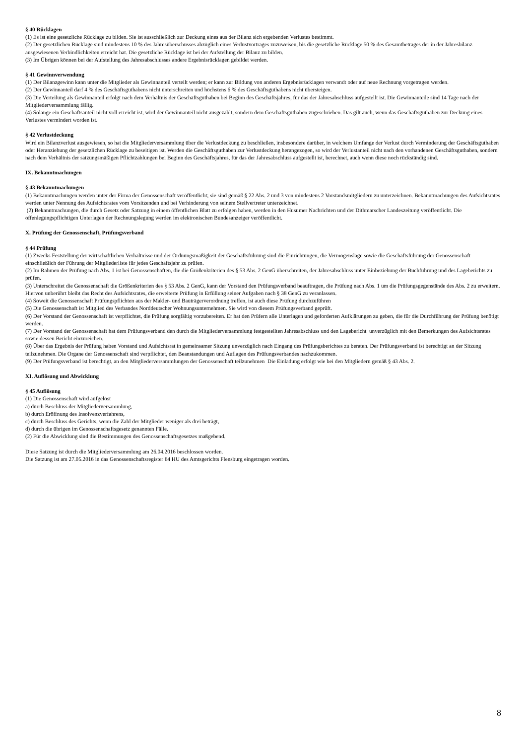§ 40 Rücklagen
(1) Es ist eine gesetzliche Rücklage zu bilden. Sie ist ausschließlich zur Deckung eines aus der Bilanz sich ergebenden Verlustes bestimmt.
(2) Der gesetzlichen Rücklage sind mindestens 10 % des Jahresüberschusses abzüglich eines Verlustvortrages zuzuweisen, bis die gesetzliche Rücklage 50 % des Gesamtbetrages der in der Jahresbilanz ausgewiesenen Verbindlichkeiten erreicht hat. Die gesetzliche Rücklage ist bei der Aufstellung der Bilanz zu bilden.
(3) Im Übrigen können bei der Aufstellung des Jahresabschlusses andere Ergebnisrücklagen gebildet werden.
§ 41 Gewinnverwendung
(1) Der Bilanzgewinn kann unter die Mitglieder als Gewinnanteil verteilt werden; er kann zur Bildung von anderen Ergebnisrücklagen verwandt oder auf neue Rechnung vorgetragen werden.
(2) Der Gewinnanteil darf 4 % des Geschäftsguthabens nicht unterschreiten und höchstens 6 % des Geschäftsguthabens nicht übersteigen.
(3) Die Verteilung als Gewinnanteil erfolgt nach dem Verhältnis der Geschäftsguthaben bei Beginn des Geschäftsjahres, für das der Jahresabschluss aufgestellt ist. Die Gewinnanteile sind 14 Tage nach der Mitgliederversammlung fällig.
(4) Solange ein Geschäftsanteil nicht voll erreicht ist, wird der Gewinnanteil nicht ausgezahlt, sondern dem Geschäftsguthaben zugeschrieben. Das gilt auch, wenn das Geschäftsguthaben zur Deckung eines Verlustes vermindert worden ist.
§ 42 Verlustdeckung
Wird ein Bilanzverlust ausgewiesen, so hat die Mitgliederversammlung über die Verlustdeckung zu beschließen, insbesondere darüber, in welchem Umfange der Verlust durch Verminderung der Geschäftsguthaben oder Heranziehung der gesetzlichen Rücklage zu beseitigen ist. Werden die Geschäftsguthaben zur Verlustdeckung herangezogen, so wird der Verlustanteil nicht nach den vorhandenen Geschäftsguthaben, sondern nach dem Verhältnis der satzungsmäßigen Pflichtzahlungen bei Beginn des Geschäftsjahres, für das der Jahresabschluss aufgestellt ist, berechnet, auch wenn diese noch rückständig sind.
IX. Bekanntmachungen
§ 43 Bekanntmachungen
(1) Bekanntmachungen werden unter der Firma der Genossenschaft veröffentlicht; sie sind gemäß § 22 Abs. 2 und 3 von mindestens 2 Vorstandsmitgliedern zu unterzeichnen. Bekanntmachungen des Aufsichtsrates werden unter Nennung des Aufsichtsrates vom Vorsitzenden und bei Verhinderung von seinem Stellvertreter unterzeichnet.
(2) Bekanntmachungen, die durch Gesetz oder Satzung in einem öffentlichen Blatt zu erfolgen haben, werden in den Husumer Nachrichten und der Dithmarscher Landeszeitung veröffentlicht. Die offenlegungspflichtigen Unterlagen der Rechnungslegung werden im elektronischen Bundesanzeiger veröffentlicht.
X. Prüfung der Genossenschaft, Prüfungsverband
§ 44 Prüfung
(1) Zwecks Feststellung der wirtschaftlichen Verhältnisse und der Ordnungsmäßigkeit der Geschäftsführung sind die Einrichtungen, die Vermögenslage sowie die Geschäftsführung der Genossenschaft einschließlich der Führung der Mitgliederliste für jedes Geschäftsjahr zu prüfen.
(2) Im Rahmen der Prüfung nach Abs. 1 ist bei Genossenschaften, die die Größenkriterien des § 53 Abs. 2 GenG überschreiten, der Jahresabschluss unter Einbeziehung der Buchführung und des Lageberichts zu prüfen.
(3) Unterschreitet die Genossenschaft die Größenkriterien des § 53 Abs. 2 GenG, kann der Vorstand den Prüfungsverband beauftragen, die Prüfung nach Abs. 1 um die Prüfungsgegenstände des Abs. 2 zu erweitern. Hiervon unberührt bleibt das Recht des Aufsichtsrates, die erweiterte Prüfung in Erfüllung seiner Aufgaben nach § 38 GenG zu veranlassen.
(4) Soweit die Genossenschaft Prüfungspflichten aus der Makler- und Bauträgerverordnung treffen, ist auch diese Prüfung durchzuführen
(5) Die Genossenschaft ist Mitglied des Verbandes Norddeutscher Wohnungsunternehmen. Sie wird von diesem Prüfungsverband geprüft.
(6) Der Vorstand der Genossenschaft ist verpflichtet, die Prüfung sorgfältig vorzubereiten. Er hat den Prüfern alle Unterlagen und geforderten Aufklärungen zu geben, die für die Durchführung der Prüfung benötigt werden.
(7) Der Vorstand der Genossenschaft hat dem Prüfungsverband den durch die Mitgliederversammlung festgestellten Jahresabschluss und den Lagebericht unverzüglich mit den Bemerkungen des Aufsichtsrates sowie dessen Bericht einzureichen.
(8) Über das Ergebnis der Prüfung haben Vorstand und Aufsichtsrat in gemeinsamer Sitzung unverzüglich nach Eingang des Prüfungsberichtes zu beraten. Der Prüfungsverband ist berechtigt an der Sitzung teilzunehmen. Die Organe der Genossenschaft sind verpflichtet, den Beanstandungen und Auflagen des Prüfungsverbandes nachzukommen.
(9) Der Prüfungsverband ist berechtigt, an den Mitgliederversammlungen der Genossenschaft teilzunehmen Die Einladung erfolgt wie bei den Mitgliedern gemäß § 43 Abs. 2.
XI. Auflösung und Abwicklung
§ 45 Auflösung
(1) Die Genossenschaft wird aufgelöst
a) durch Beschluss der Mitgliederversammlung,
b) durch Eröffnung des Insolvenzverfahrens,
c) durch Beschluss des Gerichts, wenn die Zahl der Mitglieder weniger als drei beträgt,
d) durch die übrigen im Genossenschaftsgesetz genannten Fälle.
(2) Für die Abwicklung sind die Bestimmungen des Genossenschaftsgesetzes maßgebend.
Diese Satzung ist durch die Mitgliederversammlung am 26.04.2016 beschlossen worden.
Die Satzung ist am 27.05.2016 in das Genossenschaftsregister 64 HU des Amtsgerichts Flensburg eingetragen worden.
8